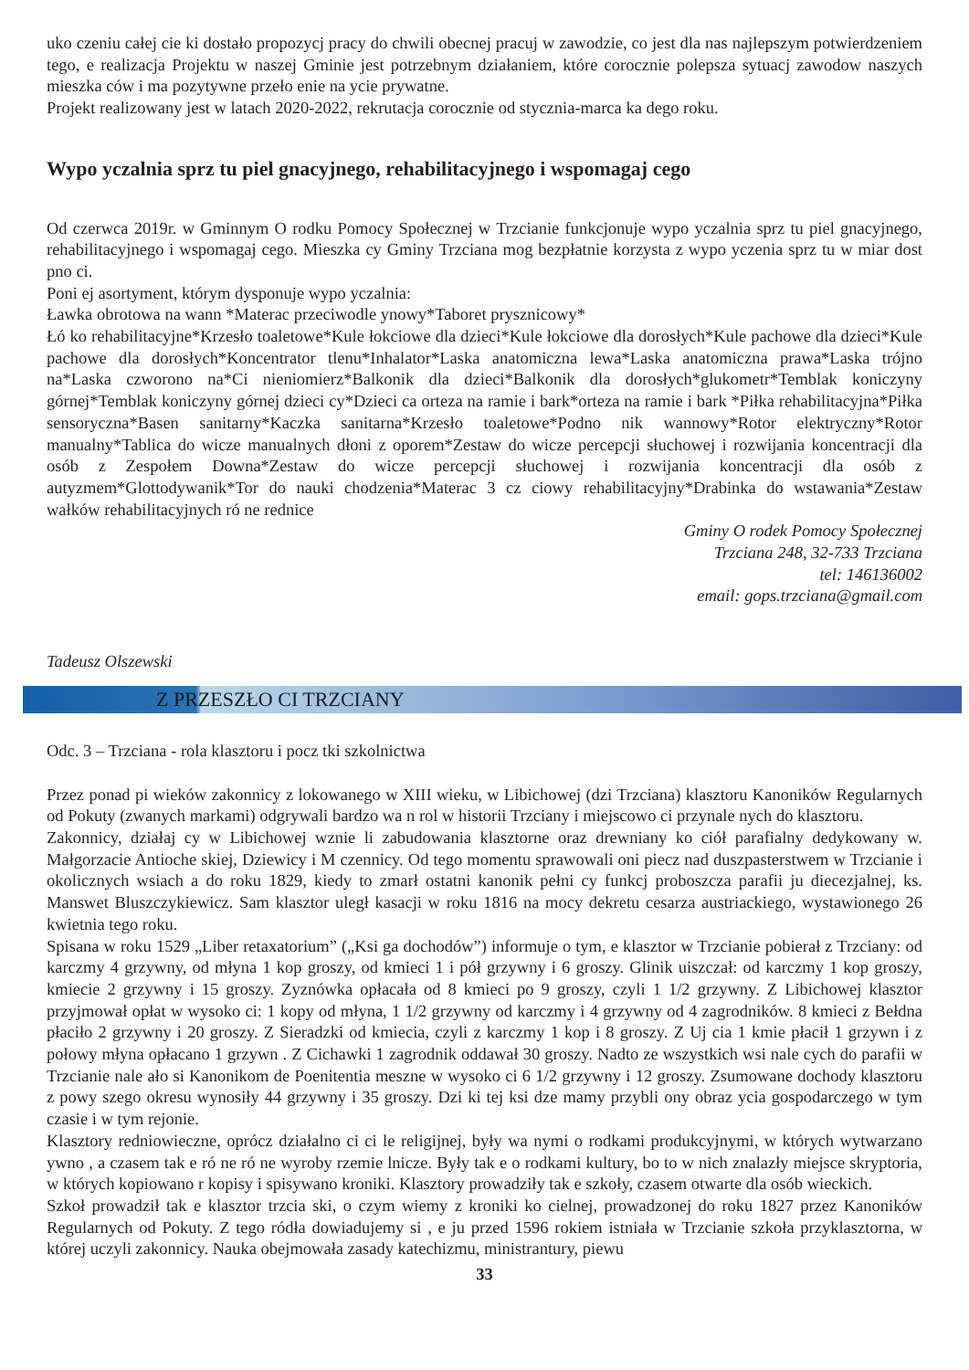uko czeniu całej cie ki dostało propozycj pracy do chwili obecnej pracuj w zawodzie, co jest dla nas najlepszym potwierdzeniem tego, e realizacja Projektu w naszej Gminie jest potrzebnym działaniem, które corocznie polepsza sytuacj zawodow naszych mieszka ców i ma pozytywne przeło enie na ycie prywatne.
Projekt realizowany jest w latach 2020-2022, rekrutacja corocznie od stycznia-marca ka dego roku.
Wypo yczalnia sprz tu piel gnacyjnego, rehabilitacyjnego i wspomagaj cego
Od czerwca 2019r. w Gminnym O rodku Pomocy Społecznej w Trzcianie funkcjonuje wypo yczalnia sprz tu piel gnacyjnego, rehabilitacyjnego i wspomagaj cego. Mieszka cy Gminy Trzciana mog bezpłatnie korzysta z wypo yczenia sprz tu w miar dost pno ci.
Poni ej asortyment, którym dysponuje wypo yczalnia:
Ławka obrotowa na wann *Materac przeciwodle ynowy*Taboret prysznicowy*
Łó ko rehabilitacyjne*Krzesło toaletowe*Kule łokciowe dla dzieci*Kule łokciowe dla dorosłych*Kule pachowe dla dzieci*Kule pachowe dla dorosłych*Koncentrator tlenu*Inhalator*Laska anatomiczna lewa*Laska anatomiczna prawa*Laska trójno na*Laska czworono na*Ci nieniomierz*Balkonik dla dzieci*Balkonik dla dorosłych*glukometr*Temblak koniczyny górnej*Temblak koniczyny górnej dzieci cy*Dzieci ca orteza na ramie i bark*orteza na ramie i bark *Piłka rehabilitacyjna*Piłka sensoryczna*Basen sanitarny*Kaczka sanitarna*Krzesło toaletowe*Podno nik wannowy*Rotor elektryczny*Rotor manualny*Tablica do wicze manualnych dłoni z oporem*Zestaw do wicze percepcji słuchowej i rozwijania koncentracji dla osób z Zespołem Downa*Zestaw do wicze percepcji słuchowej i rozwijania koncentracji dla osób z autyzmem*Glottodywanik*Tor do nauki chodzenia*Materac 3 cz ciowy rehabilitacyjny*Drabinka do wstawania*Zestaw wałków rehabilitacyjnych ró ne rednice
Gminy O rodek Pomocy Społecznej
Trzciana 248, 32-733 Trzciana
tel: 146136002
email: gops.trzciana@gmail.com
Tadeusz Olszewski
Z PRZESZŁO CI TRZCIANY
Odc. 3 – Trzciana - rola klasztoru i pocz tki szkolnictwa
Przez ponad pi wieków zakonnicy z lokowanego w XIII wieku, w Libichowej (dzi Trzciana) klasztoru Kanoników Regularnych od Pokuty (zwanych markami) odgrywali bardzo wa n rol w historii Trzciany i miejscowo ci przynale nych do klasztoru.
Zakonnicy, działaj cy w Libichowej wznie li zabudowania klasztorne oraz drewniany ko ciół parafialny dedykowany w. Małgorzacie Antioche skiej, Dziewicy i M czennicy. Od tego momentu sprawowali oni piecz nad duszpasterstwem w Trzcianie i okolicznych wsiach a do roku 1829, kiedy to zmarł ostatni kanonik pełni cy funkcj proboszcza parafii ju diecezjalnej, ks. Manswet Bluszczykiewicz. Sam klasztor uległ kasacji w roku 1816 na mocy dekretu cesarza austriackiego, wystawionego 26 kwietnia tego roku.
Spisana w roku 1529 „Liber retaxatorium” („Ksi ga dochodów”) informuje o tym, e klasztor w Trzcianie pobierał z Trzciany: od karczmy 4 grzywny, od młyna 1 kop groszy, od kmieci 1 i pół grzywny i 6 groszy. Glinik uiszczał: od karczmy 1 kop groszy, kmiecie 2 grzywny i 15 groszy. Zyznówka opłacała od 8 kmieci po 9 groszy, czyli 1 1/2 grzywny. Z Libichowej klasztor przyjmował opłat w wysoko ci: 1 kopy od młyna, 1 1/2 grzywny od karczmy i 4 grzywny od 4 zagrodników. 8 kmieci z Bełdna płaciło 2 grzywny i 20 groszy. Z Sieradzki od kmiecia, czyli z karczmy 1 kop i 8 groszy. Z Uj cia 1 kmie płacił 1 grzywn i z połowy młyna opłacano 1 grzywn . Z Cichawki 1 zagrodnik oddawał 30 groszy. Nadto ze wszystkich wsi nale cych do parafii w Trzcianie nale ało si Kanonikom de Poenitentia meszne w wysoko ci 6 1/2 grzywny i 12 groszy. Zsumowane dochody klasztoru z powy szego okresu wynosiły 44 grzywny i 35 groszy. Dzi ki tej ksi dze mamy przybli ony obraz ycia gospodarczego w tym czasie i w tym rejonie.
Klasztory redniowieczne, oprócz działalno ci ci le religijnej, były wa nymi o rodkami produkcyjnymi, w których wytwarzano ywno , a czasem tak e ró ne ró ne wyroby rzemie lnicze. Były tak e o rodkami kultury, bo to w nich znalazły miejsce skryptoria, w których kopiowano r kopisy i spisywano kroniki. Klasztory prowadziły tak e szkoły, czasem otwarte dla osób wieckich.
Szkoł prowadził tak e klasztor trzcia ski, o czym wiemy z kroniki ko cielnej, prowadzonej do roku 1827 przez Kanoników Regularnych od Pokuty. Z tego ródła dowiadujemy si , e ju przed 1596 rokiem istniała w Trzcianie szkoła przyklasztorna, w której uczyli zakonnicy. Nauka obejmowała zasady katechizmu, ministrantury, piewu
33